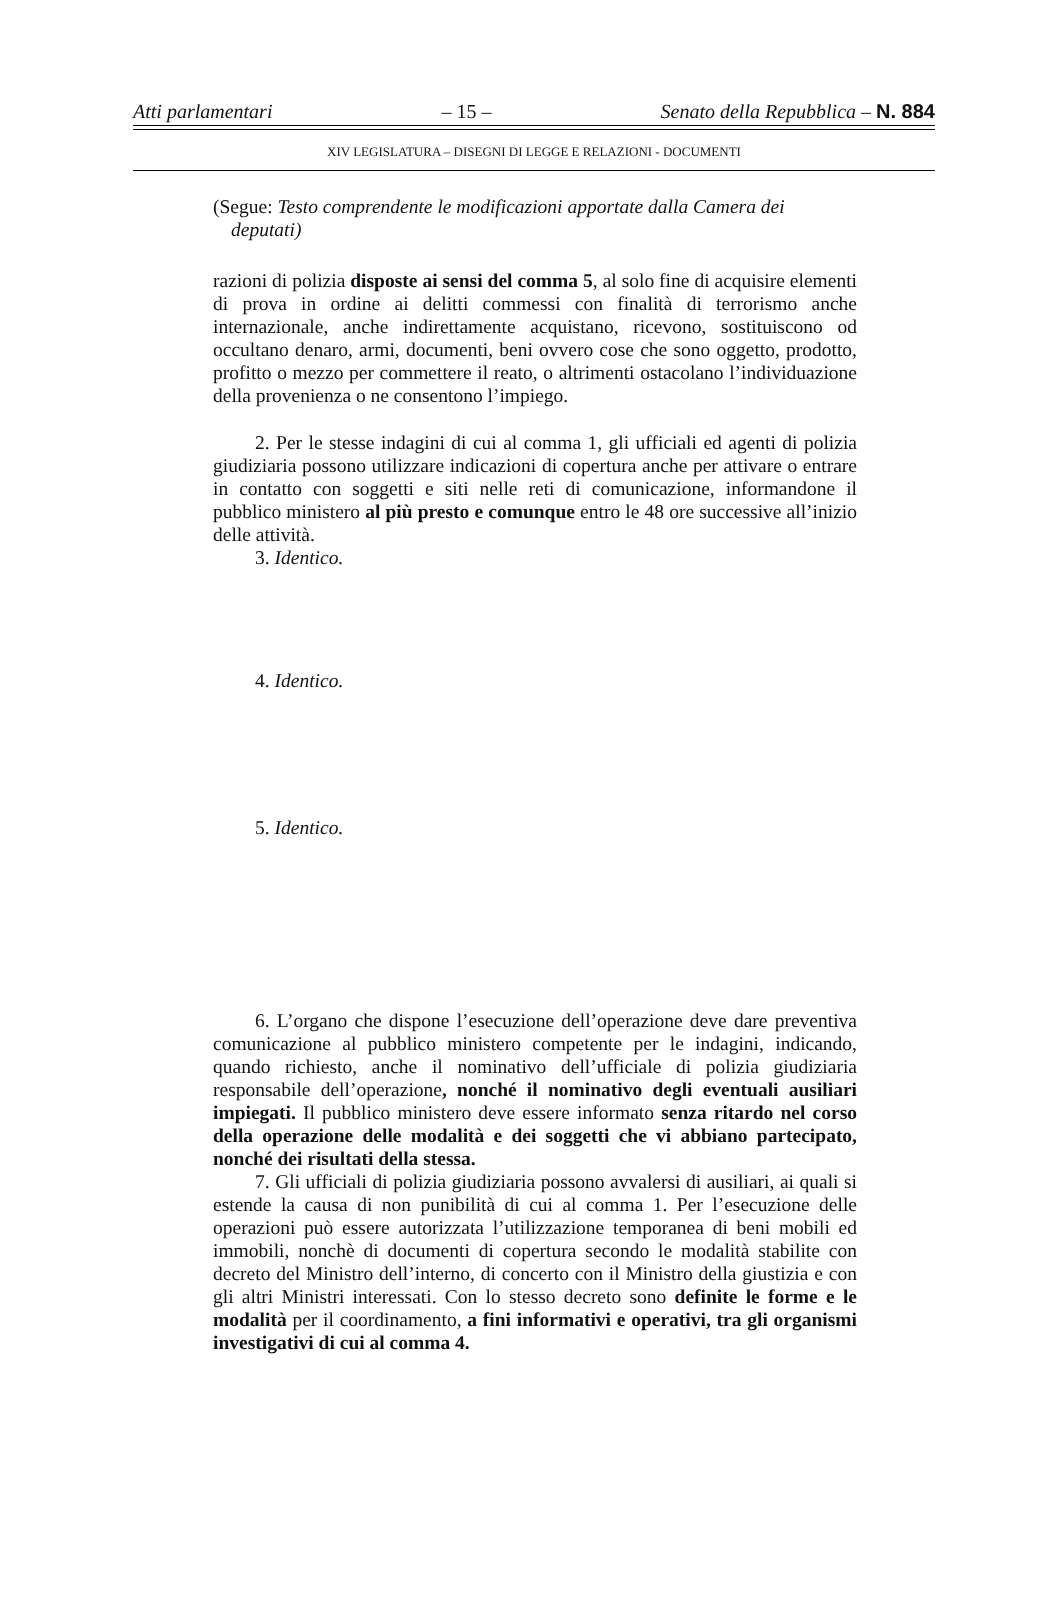Atti parlamentari – 15 – Senato della Repubblica – N. 884
XIV LEGISLATURA – DISEGNI DI LEGGE E RELAZIONI - DOCUMENTI
(Segue: Testo comprendente le modificazioni apportate dalla Camera dei deputati)
razioni di polizia disposte ai sensi del comma 5, al solo fine di acquisire elementi di prova in ordine ai delitti commessi con finalità di terrorismo anche internazionale, anche indirettamente acquistano, ricevono, sostituiscono od occultano denaro, armi, documenti, beni ovvero cose che sono oggetto, prodotto, profitto o mezzo per commettere il reato, o altrimenti ostacolano l’individuazione della provenienza o ne consentono l’impiego.
2. Per le stesse indagini di cui al comma 1, gli ufficiali ed agenti di polizia giudiziaria possono utilizzare indicazioni di copertura anche per attivare o entrare in contatto con soggetti e siti nelle reti di comunicazione, informandone il pubblico ministero al più presto e comunque entro le 48 ore successive all’inizio delle attività.
3. Identico.
4. Identico.
5. Identico.
6. L’organo che dispone l’esecuzione dell’operazione deve dare preventiva comunicazione al pubblico ministero competente per le indagini, indicando, quando richiesto, anche il nominativo dell’ufficiale di polizia giudiziaria responsabile dell’operazione, nonché il nominativo degli eventuali ausiliari impiegati. Il pubblico ministero deve essere informato senza ritardo nel corso della operazione delle modalità e dei soggetti che vi abbiano partecipato, nonché dei risultati della stessa.
7. Gli ufficiali di polizia giudiziaria possono avvalersi di ausiliari, ai quali si estende la causa di non punibilità di cui al comma 1. Per l’esecuzione delle operazioni può essere autorizzata l’utilizzazione temporanea di beni mobili ed immobili, nonchè di documenti di copertura secondo le modalità stabilite con decreto del Ministro dell’interno, di concerto con il Ministro della giustizia e con gli altri Ministri interessati. Con lo stesso decreto sono definite le forme e le modalità per il coordinamento, a fini informativi e operativi, tra gli organismi investigativi di cui al comma 4.